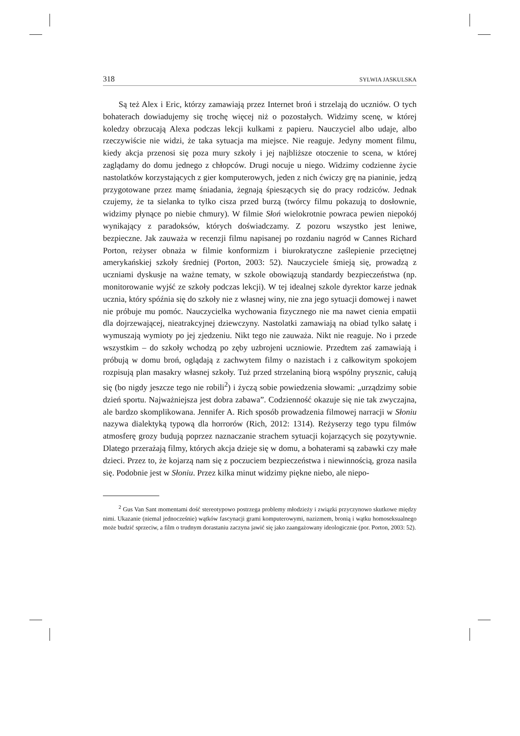318 SYLWIA JASKULSKA
Są też Alex i Eric, którzy zamawiają przez Internet broń i strzelają do uczniów. O tych bohaterach dowiadujemy się trochę więcej niż o pozostałych. Widzimy scenę, w której koledzy obrzucają Alexa podczas lekcji kulkami z papieru. Nauczyciel albo udaje, albo rzeczywiście nie widzi, że taka sytuacja ma miejsce. Nie reaguje. Jedyny moment filmu, kiedy akcja przenosi się poza mury szkoły i jej najbliższe otoczenie to scena, w której zaglądamy do domu jednego z chłopców. Drugi nocuje u niego. Widzimy codzienne życie nastolatków korzystających z gier komputerowych, jeden z nich ćwiczy grę na pianinie, jedzą przygotowane przez mamę śniadania, żegnają śpieszących się do pracy rodziców. Jednak czujemy, że ta sielanka to tylko cisza przed burzą (twórcy filmu pokazują to dosłownie, widzimy płynące po niebie chmury). W filmie Słoń wielokrotnie powraca pewien niepokój wynikający z paradoksów, których doświadczamy. Z pozoru wszystko jest leniwe, bezpieczne. Jak zauważa w recenzji filmu napisanej po rozdaniu nagród w Cannes Richard Porton, reżyser obnaża w filmie konformizm i biurokratyczne zaślepienie przeciętnej amerykańskiej szkoły średniej (Porton, 2003: 52). Nauczyciele śmieją się, prowadzą z uczniami dyskusje na ważne tematy, w szkole obowiązują standardy bezpieczeństwa (np. monitorowanie wyjść ze szkoły podczas lekcji). W tej idealnej szkole dyrektor karze jednak ucznia, który spóźnia się do szkoły nie z własnej winy, nie zna jego sytuacji domowej i nawet nie próbuje mu pomóc. Nauczycielka wychowania fizycznego nie ma nawet cienia empatii dla dojrzewającej, nieatrakcyjnej dziewczyny. Nastolatki zamawiają na obiad tylko sałatę i wymuszają wymioty po jej zjedzeniu. Nikt tego nie zauważa. Nikt nie reaguje. No i przede wszystkim – do szkoły wchodzą po zęby uzbrojeni uczniowie. Przedtem zaś zamawiają i próbują w domu broń, oglądają z zachwytem filmy o nazistach i z całkowitym spokojem rozpisują plan masakry własnej szkoły. Tuż przed strzelaniną biorą wspólny prysznic, całują się (bo nigdy jeszcze tego nie robili<sup>2</sup>) i życzą sobie powiedzenia słowami: „urządzimy sobie dzień sportu. Najważniejsza jest dobra zabawa”. Codzienność okazuje się nie tak zwyczajna, ale bardzo skomplikowana. Jennifer A. Rich sposób prowadzenia filmowej narracji w Słoniu nazywa dialektyką typową dla horrorów (Rich, 2012: 1314). Reżyserzy tego typu filmów atmosferę grozy budują poprzez naznaczanie strachem sytuacji kojarzących się pozytywnie. Dlatego przerażają filmy, których akcja dzieje się w domu, a bohaterami są zabawki czy małe dzieci. Przez to, że kojarzą nam się z poczuciem bezpieczeństwa i niewinnością, groza nasila się. Podobnie jest w Słoniu. Przez kilka minut widzimy piękne niebo, ale niepo-
<sup>2</sup> Gus Van Sant momentami dość stereotypowo postrzega problemy młodzieży i związki przyczynowo skutkowe między nimi. Ukazanie (niemal jednocześnie) wątków fascynacji grami komputerowymi, nazizmem, bronią i wątku homoseksualnego może budzić sprzeciw, a film o trudnym dorastaniu zaczyna jawić się jako zaangażowany ideologicznie (por. Porton, 2003: 52).